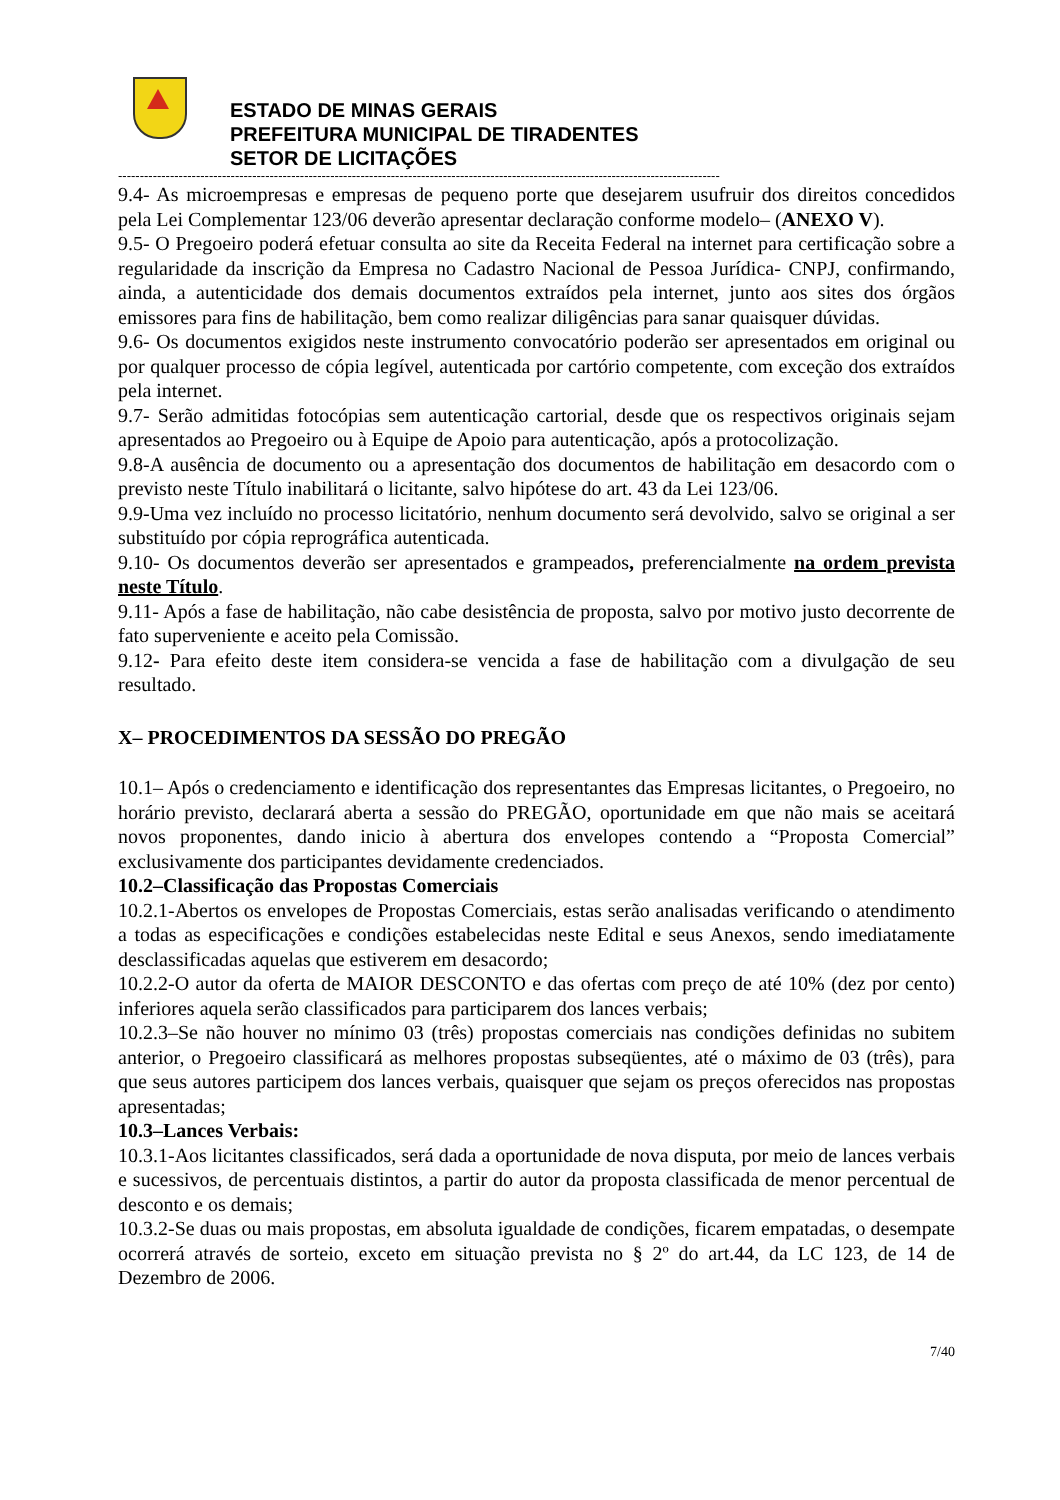ESTADO DE MINAS GERAIS
PREFEITURA MUNICIPAL DE TIRADENTES
SETOR DE LICITAÇÕES
-------------------------------------------------------------------------------------------------------------------------------------------
9.4- As microempresas e empresas de pequeno porte que desejarem usufruir dos direitos concedidos pela Lei Complementar 123/06 deverão apresentar declaração conforme modelo– (ANEXO V).
9.5- O Pregoeiro poderá efetuar consulta ao site da Receita Federal na internet para certificação sobre a regularidade da inscrição da Empresa no Cadastro Nacional de Pessoa Jurídica- CNPJ, confirmando, ainda, a autenticidade dos demais documentos extraídos pela internet, junto aos sites dos órgãos emissores para fins de habilitação, bem como realizar diligências para sanar quaisquer dúvidas.
9.6- Os documentos exigidos neste instrumento convocatório poderão ser apresentados em original ou por qualquer processo de cópia legível, autenticada por cartório competente, com exceção dos extraídos pela internet.
9.7- Serão admitidas fotocópias sem autenticação cartorial, desde que os respectivos originais sejam apresentados ao Pregoeiro ou à Equipe de Apoio para autenticação, após a protocolização.
9.8-A ausência de documento ou a apresentação dos documentos de habilitação em desacordo com o previsto neste Título inabilitará o licitante, salvo hipótese do art. 43 da Lei 123/06.
9.9-Uma vez incluído no processo licitatório, nenhum documento será devolvido, salvo se original a ser substituído por cópia reprográfica autenticada.
9.10- Os documentos deverão ser apresentados e grampeados, preferencialmente na ordem prevista neste Título.
9.11- Após a fase de habilitação, não cabe desistência de proposta, salvo por motivo justo decorrente de fato superveniente e aceito pela Comissão.
9.12- Para efeito deste item considera-se vencida a fase de habilitação com a divulgação de seu resultado.
X– PROCEDIMENTOS DA SESSÃO DO PREGÃO
10.1– Após o credenciamento e identificação dos representantes das Empresas licitantes, o Pregoeiro, no horário previsto, declarará aberta a sessão do PREGÃO, oportunidade em que não mais se aceitará novos proponentes, dando inicio à abertura dos envelopes contendo a “Proposta Comercial” exclusivamente dos participantes devidamente credenciados.
10.2–Classificação das Propostas Comerciais
10.2.1-Abertos os envelopes de Propostas Comerciais, estas serão analisadas verificando o atendimento a todas as especificações e condições estabelecidas neste Edital e seus Anexos, sendo imediatamente desclassificadas aquelas que estiverem em desacordo;
10.2.2-O autor da oferta de MAIOR DESCONTO e das ofertas com preço de até 10% (dez por cento) inferiores aquela serão classificados para participarem dos lances verbais;
10.2.3–Se não houver no mínimo 03 (três) propostas comerciais nas condições definidas no subitem anterior, o Pregoeiro classificará as melhores propostas subseqüentes, até o máximo de 03 (três), para que seus autores participem dos lances verbais, quaisquer que sejam os preços oferecidos nas propostas apresentadas;
10.3–Lances Verbais:
10.3.1-Aos licitantes classificados, será dada a oportunidade de nova disputa, por meio de lances verbais e sucessivos, de percentuais distintos, a partir do autor da proposta classificada de menor percentual de desconto e os demais;
10.3.2-Se duas ou mais propostas, em absoluta igualdade de condições, ficarem empatadas, o desempate ocorrerá através de sorteio, exceto em situação prevista no § 2º do art.44, da LC 123, de 14 de Dezembro de 2006.
7/40